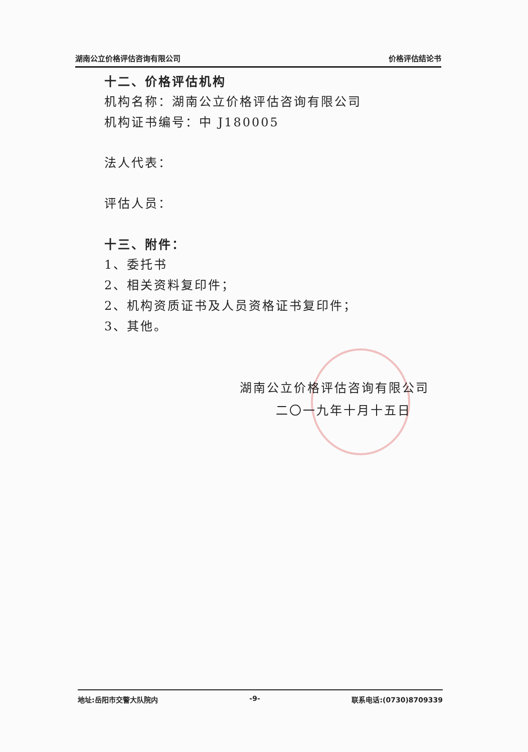湖南公立价格评估咨询有限公司 价格评估结论书
十二、价格评估机构
机构名称：湖南公立价格评估咨询有限公司
机构证书编号：中 J180005
法人代表：
评估人员：
十三、附件：
1、委托书
2、相关资料复印件；
2、机构资质证书及人员资格证书复印件；
3、其他。
湖南公立价格评估咨询有限公司
二〇一九年十月十五日
地址:岳阳市交警大队院内 -9- 联系电话:(0730)8709339